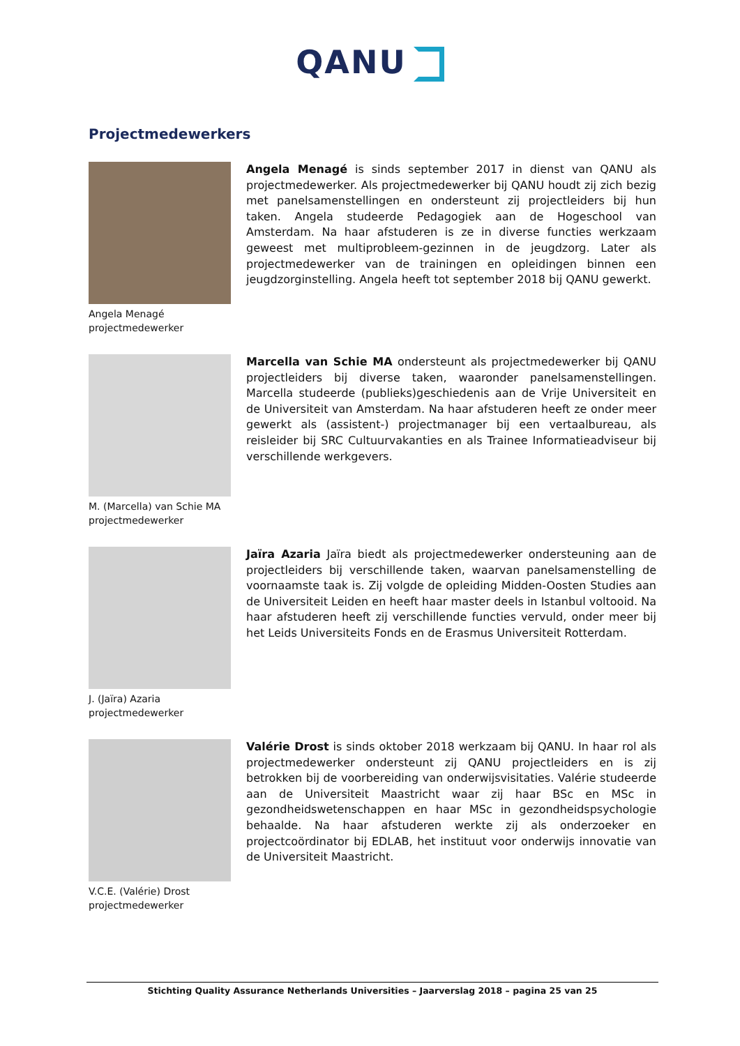QANU
Projectmedewerkers
Angela Menagé
projectmedewerker
Angela Menagé is sinds september 2017 in dienst van QANU als projectmedewerker. Als projectmedewerker bij QANU houdt zij zich bezig met panelsamenstellingen en ondersteunt zij projectleiders bij hun taken. Angela studeerde Pedagogiek aan de Hogeschool van Amsterdam. Na haar afstuderen is ze in diverse functies werkzaam geweest met multiprobleem-gezinnen in de jeugdzorg. Later als projectmedewerker van de trainingen en opleidingen binnen een jeugdzorginstelling. Angela heeft tot september 2018 bij QANU gewerkt.
M. (Marcella) van Schie MA
projectmedewerker
Marcella van Schie MA ondersteunt als projectmedewerker bij QANU projectleiders bij diverse taken, waaronder panelsamenstellingen. Marcella studeerde (publieks)geschiedenis aan de Vrije Universiteit en de Universiteit van Amsterdam. Na haar afstuderen heeft ze onder meer gewerkt als (assistent-) projectmanager bij een vertaalbureau, als reisleider bij SRC Cultuurvakanties en als Trainee Informatieadviseur bij verschillende werkgevers.
J. (Jaïra) Azaria
projectmedewerker
Jaïra Azaria Jaïra biedt als projectmedewerker ondersteuning aan de projectleiders bij verschillende taken, waarvan panelsamenstelling de voornaamste taak is. Zij volgde de opleiding Midden-Oosten Studies aan de Universiteit Leiden en heeft haar master deels in Istanbul voltooid. Na haar afstuderen heeft zij verschillende functies vervuld, onder meer bij het Leids Universiteits Fonds en de Erasmus Universiteit Rotterdam.
V.C.E. (Valérie) Drost
projectmedewerker
Valérie Drost is sinds oktober 2018 werkzaam bij QANU. In haar rol als projectmedewerker ondersteunt zij QANU projectleiders en is zij betrokken bij de voorbereiding van onderwijsvisitaties. Valérie studeerde aan de Universiteit Maastricht waar zij haar BSc en MSc in gezondheidswetenschappen en haar MSc in gezondheidspsychologie behaalde. Na haar afstuderen werkte zij als onderzoeker en projectcoördinator bij EDLAB, het instituut voor onderwijs innovatie van de Universiteit Maastricht.
Stichting Quality Assurance Netherlands Universities – Jaarverslag 2018 – pagina 25 van 25